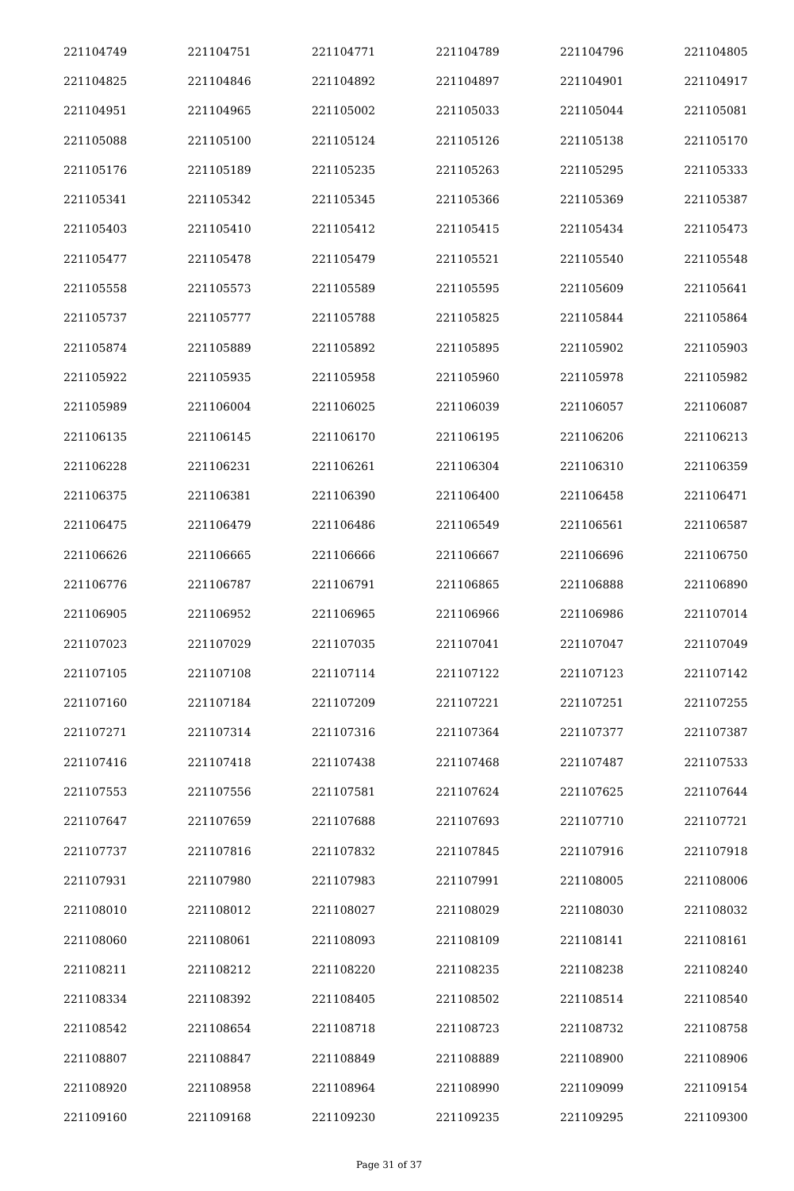| 221104749 | 221104751 | 221104771 | 221104789 | 221104796 | 221104805 |
| 221104825 | 221104846 | 221104892 | 221104897 | 221104901 | 221104917 |
| 221104951 | 221104965 | 221105002 | 221105033 | 221105044 | 221105081 |
| 221105088 | 221105100 | 221105124 | 221105126 | 221105138 | 221105170 |
| 221105176 | 221105189 | 221105235 | 221105263 | 221105295 | 221105333 |
| 221105341 | 221105342 | 221105345 | 221105366 | 221105369 | 221105387 |
| 221105403 | 221105410 | 221105412 | 221105415 | 221105434 | 221105473 |
| 221105477 | 221105478 | 221105479 | 221105521 | 221105540 | 221105548 |
| 221105558 | 221105573 | 221105589 | 221105595 | 221105609 | 221105641 |
| 221105737 | 221105777 | 221105788 | 221105825 | 221105844 | 221105864 |
| 221105874 | 221105889 | 221105892 | 221105895 | 221105902 | 221105903 |
| 221105922 | 221105935 | 221105958 | 221105960 | 221105978 | 221105982 |
| 221105989 | 221106004 | 221106025 | 221106039 | 221106057 | 221106087 |
| 221106135 | 221106145 | 221106170 | 221106195 | 221106206 | 221106213 |
| 221106228 | 221106231 | 221106261 | 221106304 | 221106310 | 221106359 |
| 221106375 | 221106381 | 221106390 | 221106400 | 221106458 | 221106471 |
| 221106475 | 221106479 | 221106486 | 221106549 | 221106561 | 221106587 |
| 221106626 | 221106665 | 221106666 | 221106667 | 221106696 | 221106750 |
| 221106776 | 221106787 | 221106791 | 221106865 | 221106888 | 221106890 |
| 221106905 | 221106952 | 221106965 | 221106966 | 221106986 | 221107014 |
| 221107023 | 221107029 | 221107035 | 221107041 | 221107047 | 221107049 |
| 221107105 | 221107108 | 221107114 | 221107122 | 221107123 | 221107142 |
| 221107160 | 221107184 | 221107209 | 221107221 | 221107251 | 221107255 |
| 221107271 | 221107314 | 221107316 | 221107364 | 221107377 | 221107387 |
| 221107416 | 221107418 | 221107438 | 221107468 | 221107487 | 221107533 |
| 221107553 | 221107556 | 221107581 | 221107624 | 221107625 | 221107644 |
| 221107647 | 221107659 | 221107688 | 221107693 | 221107710 | 221107721 |
| 221107737 | 221107816 | 221107832 | 221107845 | 221107916 | 221107918 |
| 221107931 | 221107980 | 221107983 | 221107991 | 221108005 | 221108006 |
| 221108010 | 221108012 | 221108027 | 221108029 | 221108030 | 221108032 |
| 221108060 | 221108061 | 221108093 | 221108109 | 221108141 | 221108161 |
| 221108211 | 221108212 | 221108220 | 221108235 | 221108238 | 221108240 |
| 221108334 | 221108392 | 221108405 | 221108502 | 221108514 | 221108540 |
| 221108542 | 221108654 | 221108718 | 221108723 | 221108732 | 221108758 |
| 221108807 | 221108847 | 221108849 | 221108889 | 221108900 | 221108906 |
| 221108920 | 221108958 | 221108964 | 221108990 | 221109099 | 221109154 |
| 221109160 | 221109168 | 221109230 | 221109235 | 221109295 | 221109300 |
Page 31 of 37